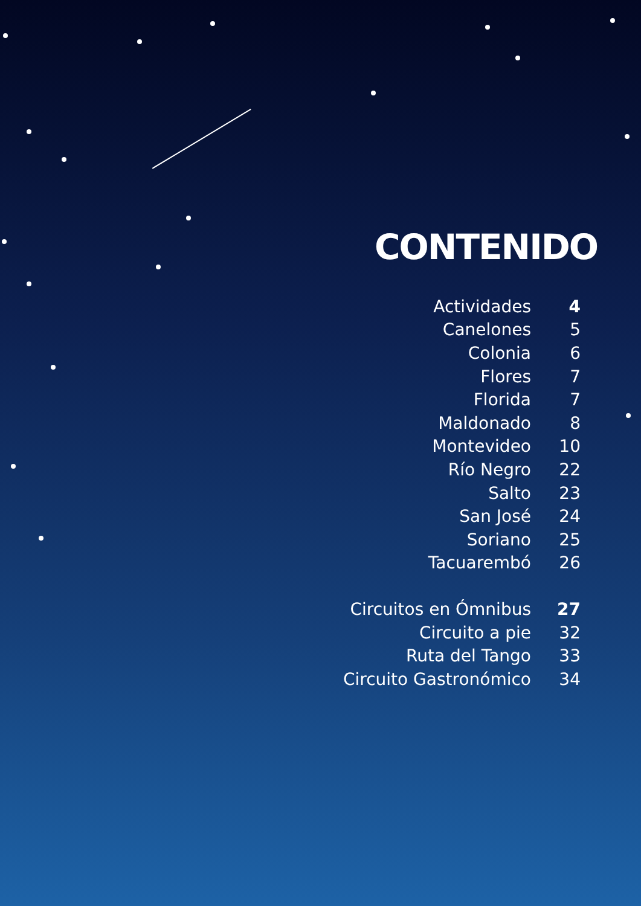CONTENIDO
| Actividades | 4 |
| Canelones | 5 |
| Colonia | 6 |
| Flores | 7 |
| Florida | 7 |
| Maldonado | 8 |
| Montevideo | 10 |
| Río Negro | 22 |
| Salto | 23 |
| San José | 24 |
| Soriano | 25 |
| Tacuarembó | 26 |
| Circuitos en Ómnibus | 27 |
| Circuito a pie | 32 |
| Ruta del Tango | 33 |
| Circuito Gastronómico | 34 |